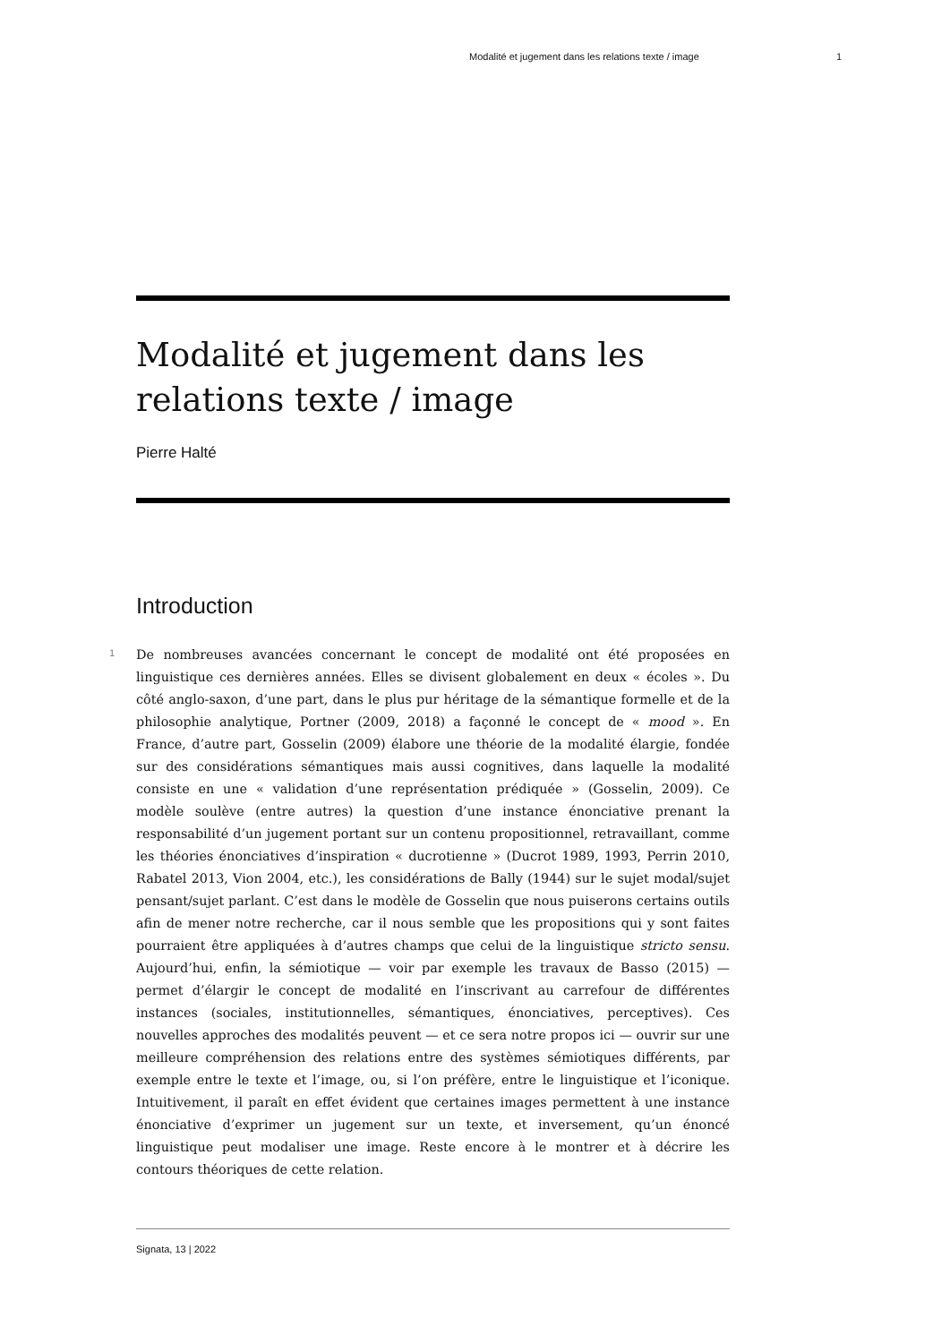Modalité et jugement dans les relations texte / image 1
Modalité et jugement dans les relations texte / image
Pierre Halté
Introduction
1
De nombreuses avancées concernant le concept de modalité ont été proposées en linguistique ces dernières années. Elles se divisent globalement en deux « écoles ». Du côté anglo-saxon, d’une part, dans le plus pur héritage de la sémantique formelle et de la philosophie analytique, Portner (2009, 2018) a façonné le concept de « mood ». En France, d’autre part, Gosselin (2009) élabore une théorie de la modalité élargie, fondée sur des considérations sémantiques mais aussi cognitives, dans laquelle la modalité consiste en une « validation d’une représentation prédiquée » (Gosselin, 2009). Ce modèle soulève (entre autres) la question d’une instance énonciative prenant la responsabilité d’un jugement portant sur un contenu propositionnel, retravaillant, comme les théories énonciatives d’inspiration « ducrotienne » (Ducrot 1989, 1993, Perrin 2010, Rabatel 2013, Vion 2004, etc.), les considérations de Bally (1944) sur le sujet modal/sujet pensant/sujet parlant. C’est dans le modèle de Gosselin que nous puiserons certains outils afin de mener notre recherche, car il nous semble que les propositions qui y sont faites pourraient être appliquées à d’autres champs que celui de la linguistique stricto sensu. Aujourd’hui, enfin, la sémiotique — voir par exemple les travaux de Basso (2015) — permet d’élargir le concept de modalité en l’inscrivant au carrefour de différentes instances (sociales, institutionnelles, sémantiques, énonciatives, perceptives). Ces nouvelles approches des modalités peuvent — et ce sera notre propos ici — ouvrir sur une meilleure compréhension des relations entre des systèmes sémiotiques différents, par exemple entre le texte et l’image, ou, si l’on préfère, entre le linguistique et l’iconique. Intuitivement, il paraît en effet évident que certaines images permettent à une instance énonciative d’exprimer un jugement sur un texte, et inversement, qu’un énoncé linguistique peut modaliser une image. Reste encore à le montrer et à décrire les contours théoriques de cette relation.
Signata, 13 | 2022